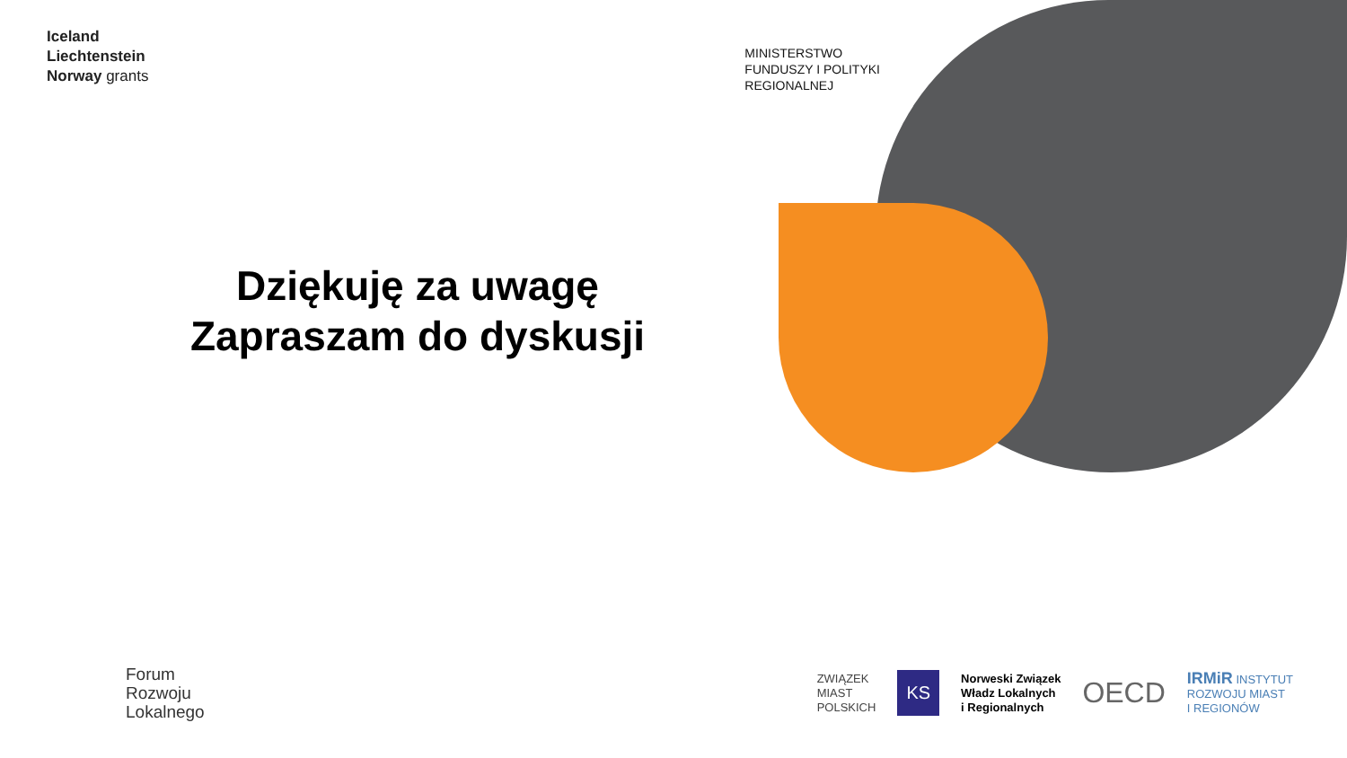Iceland
Liechtenstein
Norway grants
MINISTERSTWO
FUNDUSZY I POLITYKI
REGIONALNEJ
Dziękuję za uwagę
Zapraszam do dyskusji
Forum
Rozwoju
Lokalnego
ZWIĄZEK
MIAST
POLSKICH
KS
Norweski Związek
Władz Lokalnych
i Regionalnych
OECD
IRMiR INSTYTUT
ROZWOJU MIAST
I REGIONÓW